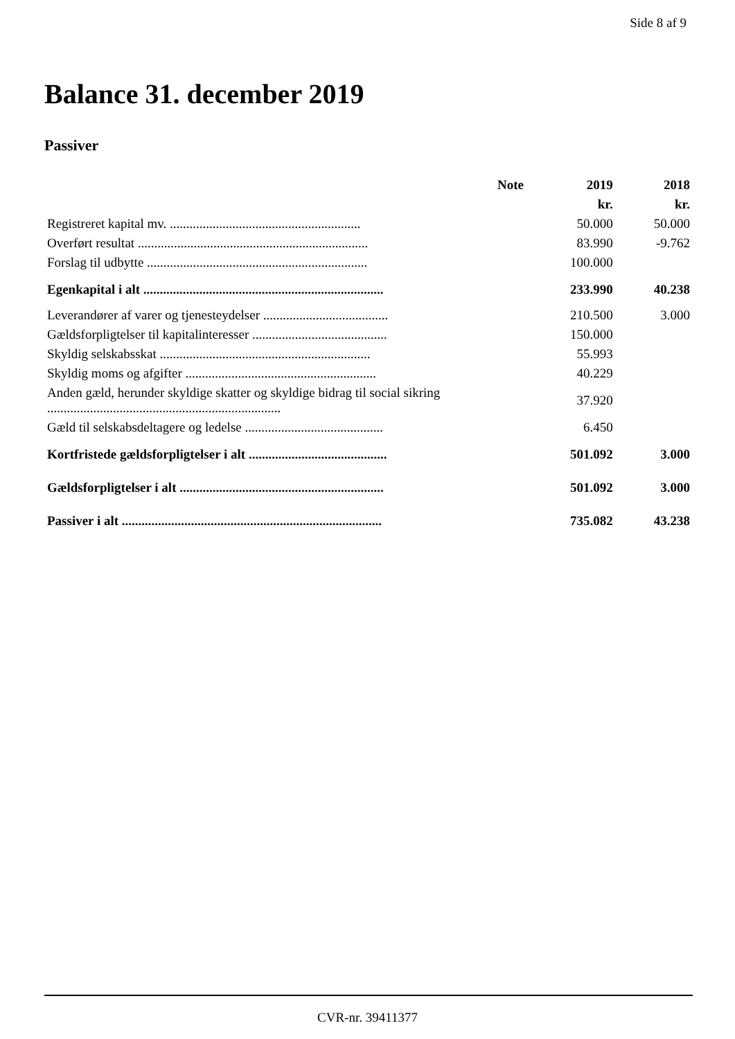Side 8 af 9
Balance 31. december 2019
Passiver
| | Note | 2019 | 2018 |
| --- | --- | --- | --- |
| | | kr. | kr. |
| Registreret kapital mv. .......................................................... | | 50.000 | 50.000 |
| Overført resultat ...................................................................... | | 83.990 | -9.762 |
| Forslag til udbytte ................................................................... | | 100.000 | |
| Egenkapital i alt ......................................................................... | | 233.990 | 40.238 |
| Leverandører af varer og tjenesteydelser ...................................... | | 210.500 | 3.000 |
| Gældsforpligtelser til kapitalinteresser ......................................... | | 150.000 | |
| Skyldig selskabsskat ................................................................ | | 55.993 | |
| Skyldig moms og afgifter .......................................................... | | 40.229 | |
| Anden gæld, herunder skyldige skatter og skyldige bidrag til social sikring ....................................................................... | | 37.920 | |
| Gæld til selskabsdeltagere og ledelse .......................................... | | 6.450 | |
| Kortfristede gældsforpligtelser i alt .......................................... | | 501.092 | 3.000 |
| Gældsforpligtelser i alt .............................................................. | | 501.092 | 3.000 |
| Passiver i alt ............................................................................... | | 735.082 | 43.238 |
CVR-nr. 39411377